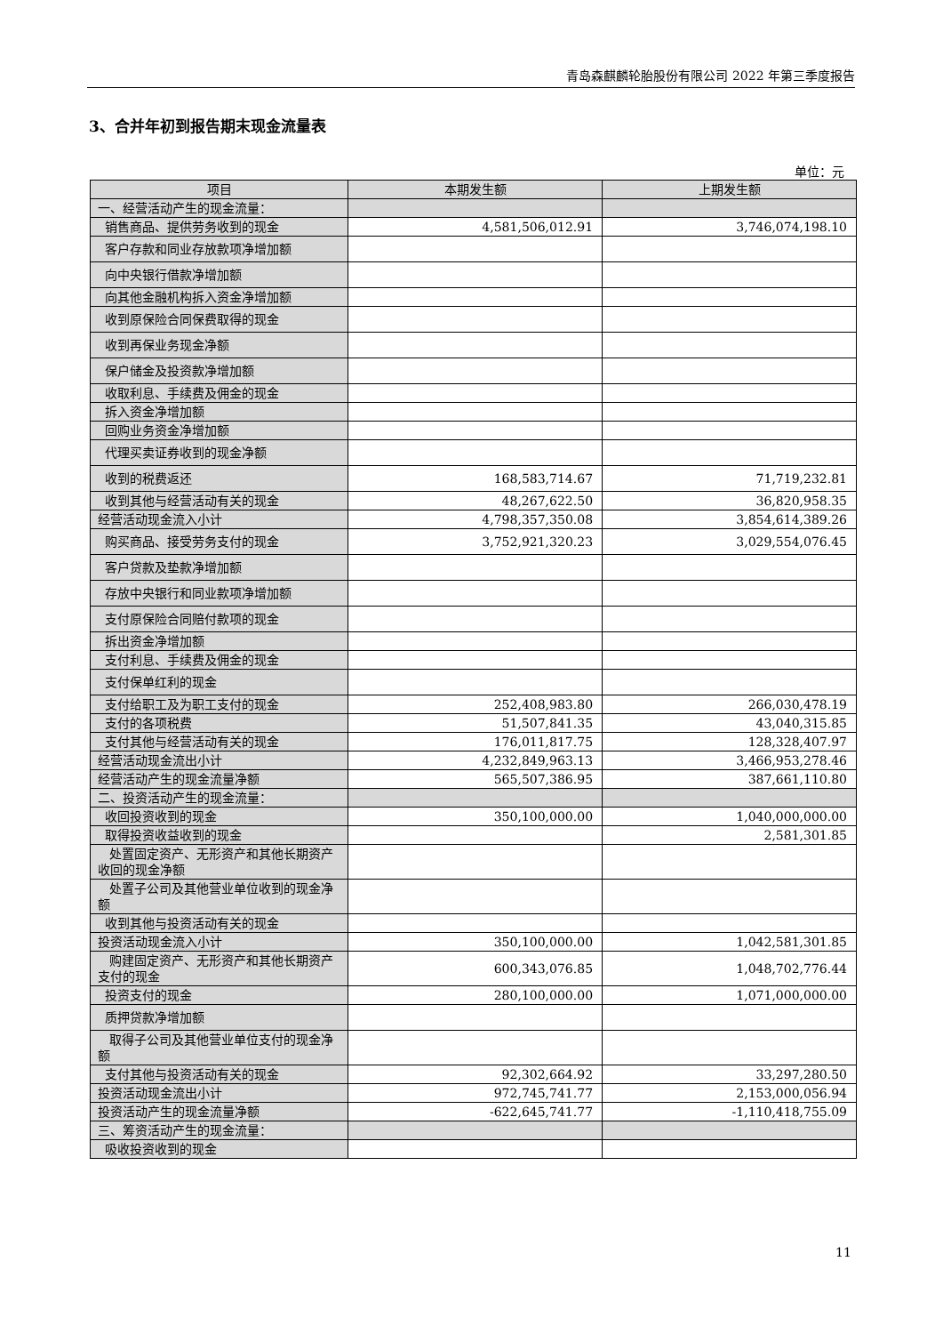青岛森麒麟轮胎股份有限公司 2022 年第三季度报告
3、合并年初到报告期末现金流量表
单位：元
| 项目 | 本期发生额 | 上期发生额 |
| --- | --- | --- |
| 一、经营活动产生的现金流量： | | |
| 销售商品、提供劳务收到的现金 | 4,581,506,012.91 | 3,746,074,198.10 |
| 客户存款和同业存放款项净增加额 | | |
| 向中央银行借款净增加额 | | |
| 向其他金融机构拆入资金净增加额 | | |
| 收到原保险合同保费取得的现金 | | |
| 收到再保业务现金净额 | | |
| 保户储金及投资款净增加额 | | |
| 收取利息、手续费及佣金的现金 | | |
| 拆入资金净增加额 | | |
| 回购业务资金净增加额 | | |
| 代理买卖证券收到的现金净额 | | |
| 收到的税费返还 | 168,583,714.67 | 71,719,232.81 |
| 收到其他与经营活动有关的现金 | 48,267,622.50 | 36,820,958.35 |
| 经营活动现金流入小计 | 4,798,357,350.08 | 3,854,614,389.26 |
| 购买商品、接受劳务支付的现金 | 3,752,921,320.23 | 3,029,554,076.45 |
| 客户贷款及垫款净增加额 | | |
| 存放中央银行和同业款项净增加额 | | |
| 支付原保险合同赔付款项的现金 | | |
| 拆出资金净增加额 | | |
| 支付利息、手续费及佣金的现金 | | |
| 支付保单红利的现金 | | |
| 支付给职工及为职工支付的现金 | 252,408,983.80 | 266,030,478.19 |
| 支付的各项税费 | 51,507,841.35 | 43,040,315.85 |
| 支付其他与经营活动有关的现金 | 176,011,817.75 | 128,328,407.97 |
| 经营活动现金流出小计 | 4,232,849,963.13 | 3,466,953,278.46 |
| 经营活动产生的现金流量净额 | 565,507,386.95 | 387,661,110.80 |
| 二、投资活动产生的现金流量： | | |
| 收回投资收到的现金 | 350,100,000.00 | 1,040,000,000.00 |
| 取得投资收益收到的现金 | | 2,581,301.85 |
| 处置固定资产、无形资产和其他长期资产收回的现金净额 | | |
| 处置子公司及其他营业单位收到的现金净额 | | |
| 收到其他与投资活动有关的现金 | | |
| 投资活动现金流入小计 | 350,100,000.00 | 1,042,581,301.85 |
| 购建固定资产、无形资产和其他长期资产支付的现金 | 600,343,076.85 | 1,048,702,776.44 |
| 投资支付的现金 | 280,100,000.00 | 1,071,000,000.00 |
| 质押贷款净增加额 | | |
| 取得子公司及其他营业单位支付的现金净额 | | |
| 支付其他与投资活动有关的现金 | 92,302,664.92 | 33,297,280.50 |
| 投资活动现金流出小计 | 972,745,741.77 | 2,153,000,056.94 |
| 投资活动产生的现金流量净额 | -622,645,741.77 | -1,110,418,755.09 |
| 三、筹资活动产生的现金流量： | | |
| 吸收投资收到的现金 | | |
11